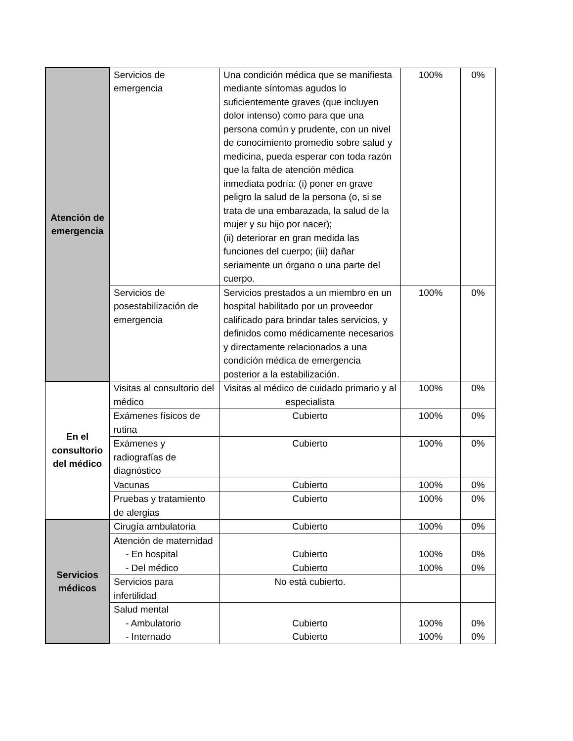| Atención de emergencia | Servicios de emergencia | Una condición médica que se manifiesta mediante síntomas agudos lo suficientemente graves (que incluyen dolor intenso) como para que una persona común y prudente, con un nivel de conocimiento promedio sobre salud y medicina, pueda esperar con toda razón que la falta de atención médica inmediata podría: (i) poner en grave peligro la salud de la persona (o, si se trata de una embarazada, la salud de la mujer y su hijo por nacer); (ii) deteriorar en gran medida las funciones del cuerpo; (iii) dañar seriamente un órgano o una parte del cuerpo. | 100% | 0% |
| | Servicios de posestabilización de emergencia | Servicios prestados a un miembro en un hospital habilitado por un proveedor calificado para brindar tales servicios, y definidos como médicamente necesarios y directamente relacionados a una condición médica de emergencia posterior a la estabilización. | 100% | 0% |
| En el consultorio del médico | Visitas al consultorio del médico | Visitas al médico de cuidado primario y al especialista | 100% | 0% |
| | Exámenes físicos de rutina | Cubierto | 100% | 0% |
| | Exámenes y radiografías de diagnóstico | Cubierto | 100% | 0% |
| | Vacunas | Cubierto | 100% | 0% |
| | Pruebas y tratamiento de alergias | Cubierto | 100% | 0% |
| Servicios médicos | Cirugía ambulatoria | Cubierto | 100% | 0% |
| | Atención de maternidad - En hospital - Del médico | Cubierto Cubierto | 100% 100% | 0% 0% |
| | Servicios para infertilidad | No está cubierto. | | |
| | Salud mental - Ambulatorio - Internado | Cubierto Cubierto | 100% 100% | 0% 0% |